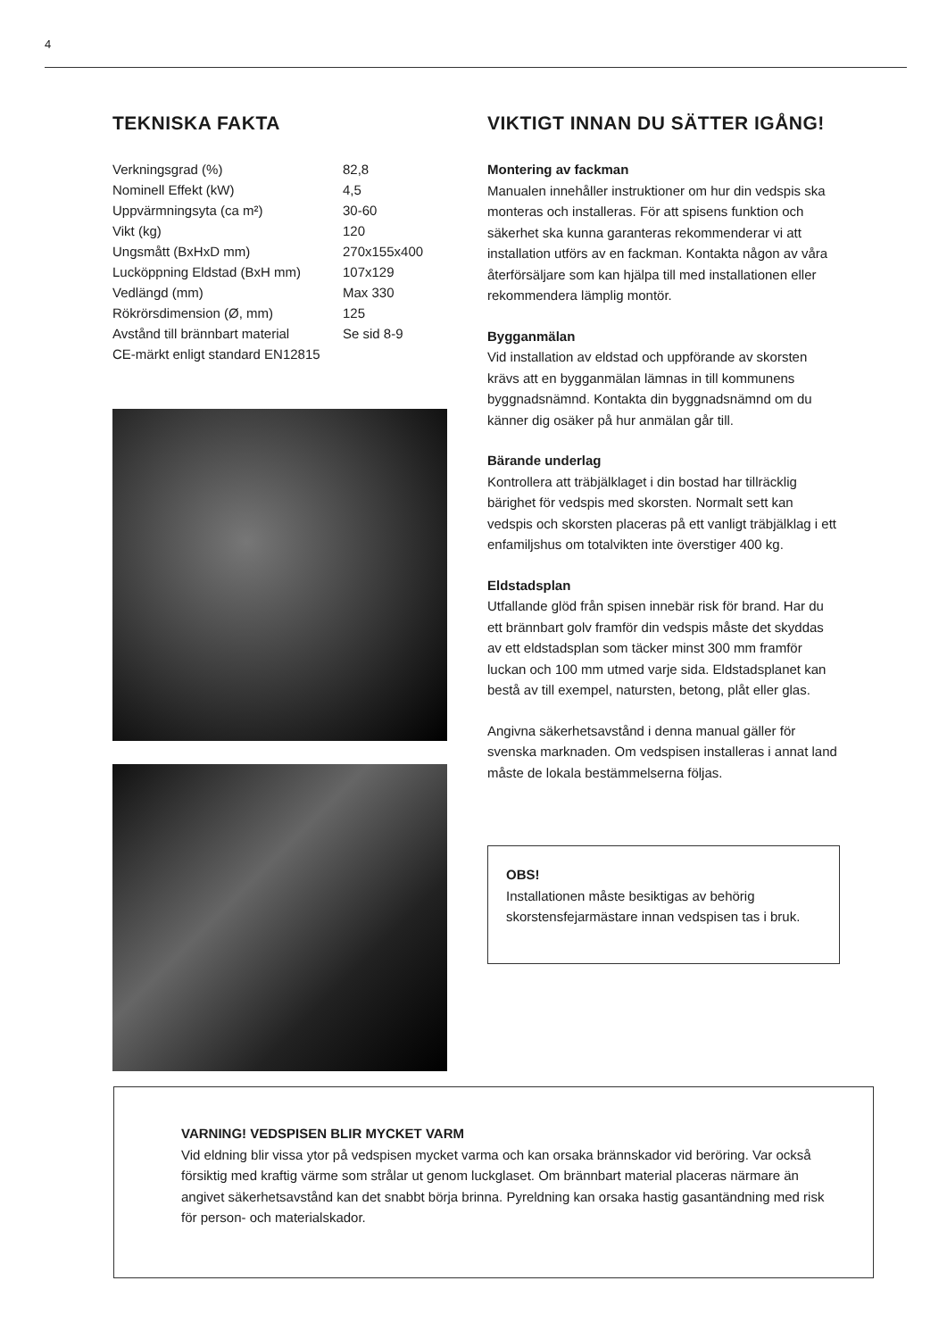4
TEKNISKA FAKTA
| Verkningsgrad (%) | 82,8 |
| Nominell Effekt (kW) | 4,5 |
| Uppvärmningsyta (ca m²) | 30-60 |
| Vikt (kg) | 120 |
| Ungsmått (BxHxD mm) | 270x155x400 |
| Lucköppning Eldstad (BxH mm) | 107x129 |
| Vedlängd (mm) | Max 330 |
| Rökrörsdimension (Ø, mm) | 125 |
| Avstånd till brännbart material | Se sid 8-9 |
| CE-märkt enligt standard EN12815 | |
VIKTIGT INNAN DU SÄTTER IGÅNG!
Montering av fackman
Manualen innehåller instruktioner om hur din vedspis ska monteras och installeras. För att spisens funktion och säkerhet ska kunna garanteras rekommenderar vi att installation utförs av en fackman. Kontakta någon av våra återförsäljare som kan hjälpa till med installationen eller rekommendera lämplig montör.
Bygganmälan
Vid installation av eldstad och uppförande av skorsten krävs att en bygganmälan lämnas in till kommunens byggnadsnämnd. Kontakta din byggnadsnämnd om du känner dig osäker på hur anmälan går till.
Bärande underlag
Kontrollera att träbjälklaget i din bostad har tillräcklig bärighet för vedspis med skorsten. Normalt sett kan vedspis och skorsten placeras på ett vanligt träbjälklag i ett enfamiljshus om totalvikten inte överstiger 400 kg.
Eldstadsplan
Utfallande glöd från spisen innebär risk för brand. Har du ett brännbart golv framför din vedspis måste det skyddas av ett eldstadsplan som täcker minst 300 mm framför luckan och 100 mm utmed varje sida. Eldstadsplanet kan bestå av till exempel, natursten, betong, plåt eller glas.
Angivna säkerhetsavstånd i denna manual gäller för svenska marknaden. Om vedspisen installeras i annat land måste de lokala bestämmelserna följas.
OBS!
Installationen måste besiktigas av behörig skorstensfejarmästare innan vedspisen tas i bruk.
VARNING! VEDSPISEN BLIR MYCKET VARM
Vid eldning blir vissa ytor på vedspisen mycket varma och kan orsaka brännskador vid beröring. Var också försiktig med kraftig värme som strålar ut genom luckglaset. Om brännbart material placeras närmare än angivet säkerhetsavstånd kan det snabbt börja brinna. Pyreldning kan orsaka hastig gasantändning med risk för person- och materialskador.